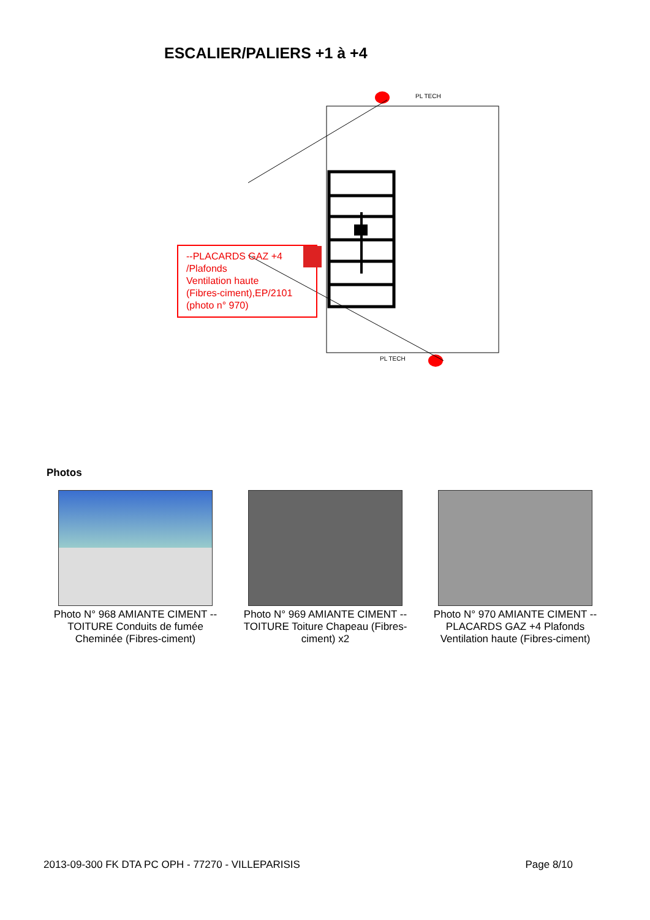ESCALIER/PALIERS +1 à +4
PL TECH
PL TECH
--PLACARDS GAZ +4 /Plafonds
Ventilation haute
(Fibres-ciment),EP/2101
(photo n° 970)
Photos
Photo N° 968 AMIANTE CIMENT -- TOITURE Conduits de fumée Cheminée (Fibres-ciment)
Photo N° 969 AMIANTE CIMENT -- TOITURE Toiture Chapeau (Fibres-ciment) x2
Photo N° 970 AMIANTE CIMENT -- PLACARDS GAZ +4 Plafonds Ventilation haute (Fibres-ciment)
2013-09-300 FK DTA PC OPH - 77270 - VILLEPARISIS Page 8/10